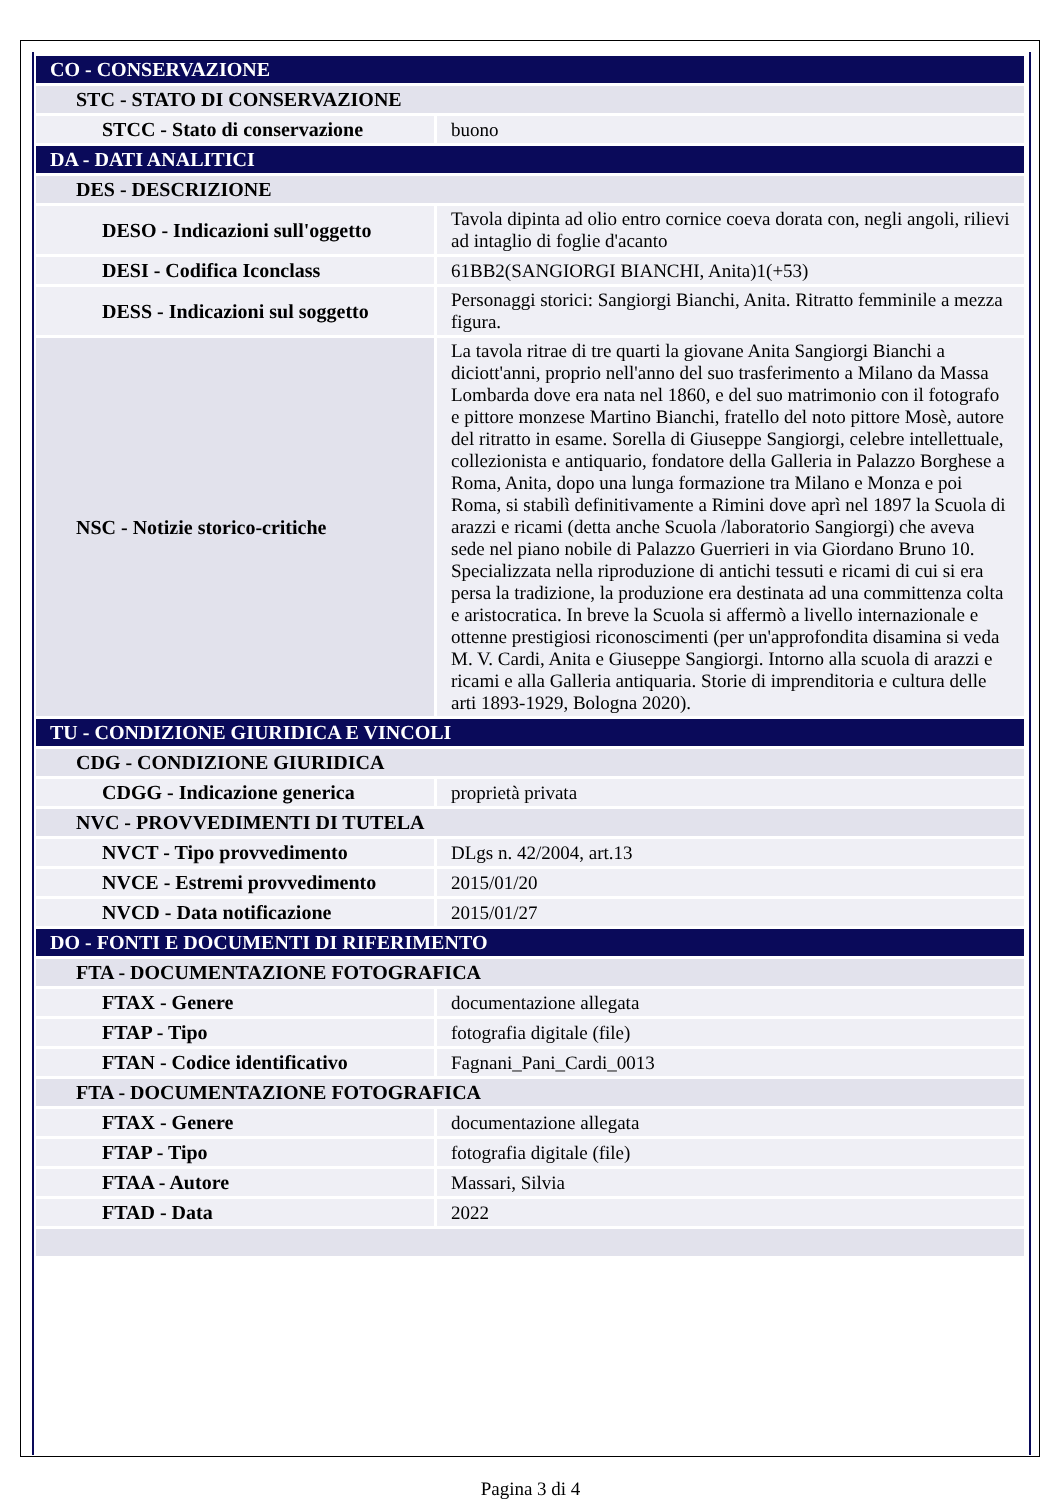| CO - CONSERVAZIONE | |
| STC - STATO DI CONSERVAZIONE | |
| STCC - Stato di conservazione | buono |
| DA - DATI ANALITICI | |
| DES - DESCRIZIONE | |
| DESO - Indicazioni sull'oggetto | Tavola dipinta ad olio entro cornice coeva dorata con, negli angoli, rilievi ad intaglio di foglie d'acanto |
| DESI - Codifica Iconclass | 61BB2(SANGIORGI BIANCHI, Anita)1(+53) |
| DESS - Indicazioni sul soggetto | Personaggi storici: Sangiorgi Bianchi, Anita. Ritratto femminile a mezza figura. |
| NSC - Notizie storico-critiche | La tavola ritrae di tre quarti la giovane Anita Sangiorgi Bianchi a diciott'anni, proprio nell'anno del suo trasferimento a Milano da Massa Lombarda dove era nata nel 1860, e del suo matrimonio con il fotografo e pittore monzese Martino Bianchi, fratello del noto pittore Mosè, autore del ritratto in esame. Sorella di Giuseppe Sangiorgi, celebre intellettuale, collezionista e antiquario, fondatore della Galleria in Palazzo Borghese a Roma, Anita, dopo una lunga formazione tra Milano e Monza e poi Roma, si stabilì definitivamente a Rimini dove aprì nel 1897 la Scuola di arazzi e ricami (detta anche Scuola /laboratorio Sangiorgi) che aveva sede nel piano nobile di Palazzo Guerrieri in via Giordano Bruno 10. Specializzata nella riproduzione di antichi tessuti e ricami di cui si era persa la tradizione, la produzione era destinata ad una committenza colta e aristocratica. In breve la Scuola si affermò a livello internazionale e ottenne prestigiosi riconoscimenti (per un'approfondita disamina si veda M. V. Cardi, Anita e Giuseppe Sangiorgi. Intorno alla scuola di arazzi e ricami e alla Galleria antiquaria. Storie di imprenditoria e cultura delle arti 1893-1929, Bologna 2020). |
| TU - CONDIZIONE GIURIDICA E VINCOLI | |
| CDG - CONDIZIONE GIURIDICA | |
| CDGG - Indicazione generica | proprietà privata |
| NVC - PROVVEDIMENTI DI TUTELA | |
| NVCT - Tipo provvedimento | DLgs n. 42/2004, art.13 |
| NVCE - Estremi provvedimento | 2015/01/20 |
| NVCD - Data notificazione | 2015/01/27 |
| DO - FONTI E DOCUMENTI DI RIFERIMENTO | |
| FTA - DOCUMENTAZIONE FOTOGRAFICA | |
| FTAX - Genere | documentazione allegata |
| FTAP - Tipo | fotografia digitale (file) |
| FTAN - Codice identificativo | Fagnani_Pani_Cardi_0013 |
| FTA - DOCUMENTAZIONE FOTOGRAFICA | |
| FTAX - Genere | documentazione allegata |
| FTAP - Tipo | fotografia digitale (file) |
| FTAA - Autore | Massari, Silvia |
| FTAD - Data | 2022 |
Pagina 3 di 4